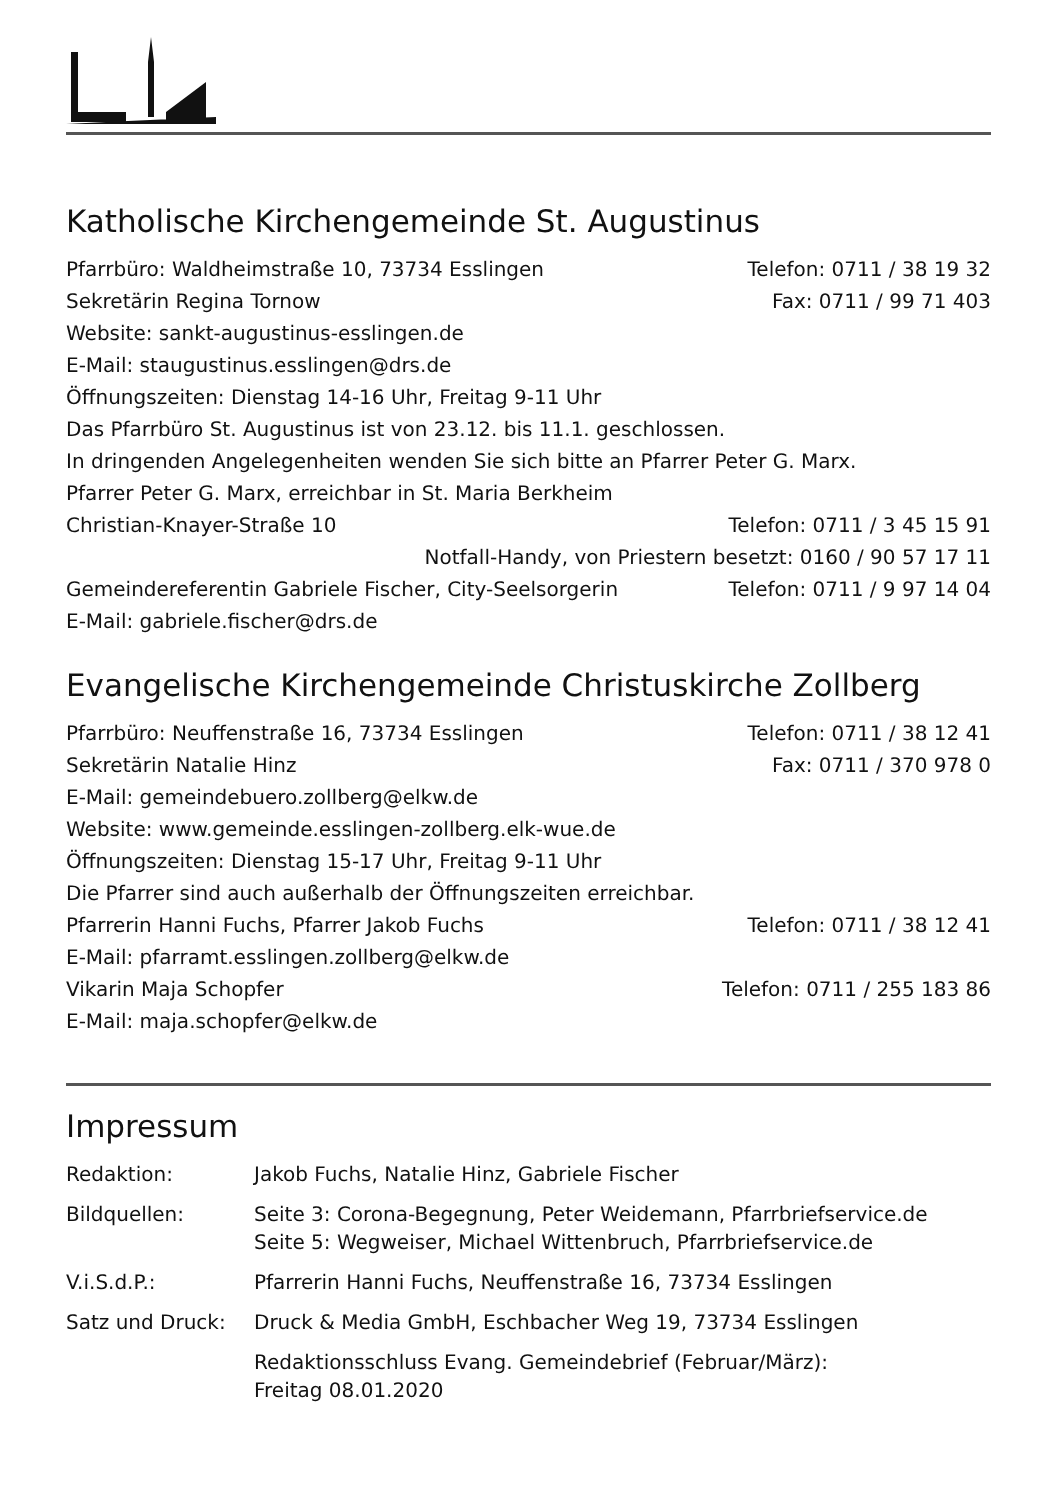Katholische Kirchengemeinde St. Augustinus
Pfarrbüro: Waldheimstraße 10, 73734 Esslingen Telefon: 0711 / 38 19 32
Sekretärin Regina Tornow Fax: 0711 / 99 71 403
Website: sankt-augustinus-esslingen.de
E-Mail: staugustinus.esslingen@drs.de
Öffnungszeiten: Dienstag 14-16 Uhr, Freitag 9-11 Uhr
Das Pfarrbüro St. Augustinus ist von 23.12. bis 11.1. geschlossen.
In dringenden Angelegenheiten wenden Sie sich bitte an Pfarrer Peter G. Marx.
Pfarrer Peter G. Marx, erreichbar in St. Maria Berkheim
Christian-Knayer-Straße 10 Telefon: 0711 / 3 45 15 91
Notfall-Handy, von Priestern besetzt: 0160 / 90 57 17 11
Gemeindereferentin Gabriele Fischer, City-Seelsorgerin Telefon: 0711 / 9 97 14 04
E-Mail: gabriele.fischer@drs.de
Evangelische Kirchengemeinde Christuskirche Zollberg
Pfarrbüro: Neuffenstraße 16, 73734 Esslingen Telefon: 0711 / 38 12 41
Sekretärin Natalie Hinz Fax: 0711 / 370 978 0
E-Mail: gemeindebuero.zollberg@elkw.de
Website: www.gemeinde.esslingen-zollberg.elk-wue.de
Öffnungszeiten: Dienstag 15-17 Uhr, Freitag 9-11 Uhr
Die Pfarrer sind auch außerhalb der Öffnungszeiten erreichbar.
Pfarrerin Hanni Fuchs, Pfarrer Jakob Fuchs Telefon: 0711 / 38 12 41
E-Mail: pfarramt.esslingen.zollberg@elkw.de
Vikarin Maja Schopfer Telefon: 0711 / 255 183 86
E-Mail: maja.schopfer@elkw.de
Impressum
| Redaktion: | Jakob Fuchs, Natalie Hinz, Gabriele Fischer |
| Bildquellen: | Seite 3: Corona-Begegnung, Peter Weidemann, Pfarrbriefservice.de Seite 5: Wegweiser, Michael Wittenbruch, Pfarrbriefservice.de |
| V.i.S.d.P.: | Pfarrerin Hanni Fuchs, Neuffenstraße 16, 73734 Esslingen |
| Satz und Druck: | Druck & Media GmbH, Eschbacher Weg 19, 73734 Esslingen |
| | Redaktionsschluss Evang. Gemeindebrief (Februar/März): Freitag 08.01.2020 |